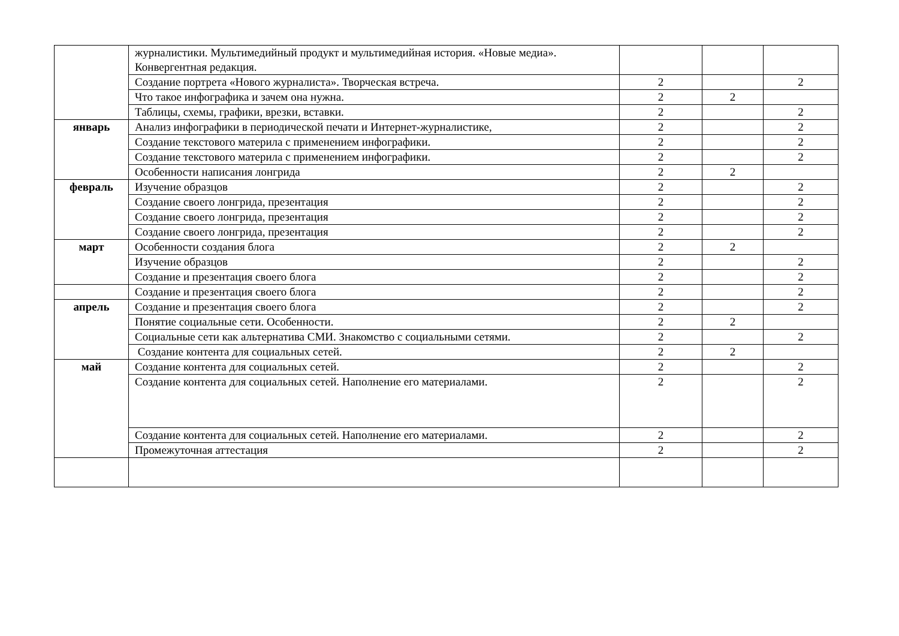| | журналистики. Мультимедийный продукт и мультимедийная история. «Новые медиа». Конвергентная редакция. | | | |
| | Создание портрета «Нового журналиста». Творческая встреча. | 2 | | 2 |
| | Что такое инфографика и зачем она нужна. | 2 | 2 | |
| | Таблицы, схемы, графики, врезки, вставки. | 2 | | 2 |
| январь | Анализ инфографики в периодической печати и Интернет-журналистике, | 2 | | 2 |
| | Создание текстового материла с применением инфографики. | 2 | | 2 |
| | Создание текстового материла с применением инфографики. | 2 | | 2 |
| | Особенности написания лонгрида | 2 | 2 | |
| февраль | Изучение образцов | 2 | | 2 |
| | Создание своего лонгрида, презентация | 2 | | 2 |
| | Создание своего лонгрида, презентация | 2 | | 2 |
| | Создание своего лонгрида, презентация | 2 | | 2 |
| март | Особенности создания блога | 2 | 2 | |
| | Изучение образцов | 2 | | 2 |
| | Создание и презентация своего блога | 2 | | 2 |
| | Создание и презентация своего блога | 2 | | 2 |
| апрель | Создание и презентация своего блога | 2 | | 2 |
| | Понятие социальные сети. Особенности. | 2 | 2 | |
| | Социальные сети как альтернатива СМИ. Знакомство с социальными сетями. | 2 | | 2 |
| | Создание контента для социальных сетей. | 2 | 2 | |
| май | Создание контента для социальных сетей. | 2 | | 2 |
| | Создание контента для социальных сетей. Наполнение его материалами. | 2 | | 2 |
| | Создание контента для социальных сетей. Наполнение его материалами. | 2 | | 2 |
| | Промежуточная аттестация | 2 | | 2 |